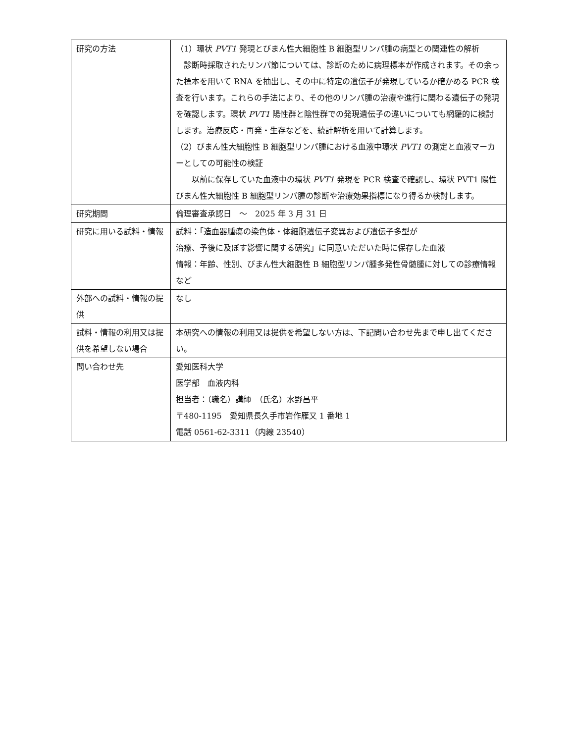| 研究の方法 | （1）環状 PVT1 発現とびまん性大細胞性 B 細胞型リンパ腫の病型との関連性の解析 診断時採取されたリンパ節については、診断のために病理標本が作成されます。その余った標本を用いて RNA を抽出し、その中に特定の遺伝子が発現しているか確かめる PCR 検査を行います。これらの手法により、その他のリンパ腫の治療や進行に関わる遺伝子の発現を確認します。環状 PVT1 陽性群と陰性群での発現遺伝子の違いについても網羅的に検討します。治療反応・再発・生存などを、統計解析を用いて計算します。 （2）びまん性大細胞性 B 細胞型リンパ腫における血液中環状 PVT1 の測定と血液マーカーとしての可能性の検証 以前に保存していた血液中の環状 PVT1 発現を PCR 検査で確認し、環状 PVT1 陽性びまん性大細胞性 B 細胞型リンパ腫の診断や治療効果指標になり得るか検討します。 |
| 研究期間 | 倫理審査承認日 ～ 2025 年 3 月 31 日 |
| 研究に用いる試料・情報 | 試料：「造血器腫瘍の染色体・体細胞遺伝子変異および遺伝子多型が 治療、予後に及ぼす影響に関する研究」に同意いただいた時に保存した血液 情報：年齢、性別、びまん性大細胞性 B 細胞型リンパ腫多発性骨髄腫に対しての診療情報など |
| 外部への試料・情報の提供 | なし |
| 試料・情報の利用又は提供を希望しない場合 | 本研究への情報の利用又は提供を希望しない方は、下記問い合わせ先まで申し出てください。 |
| 問い合わせ先 | 愛知医科大学 医学部 血液内科 担当者：（職名）講師 （氏名）水野昌平 〒480-1195 愛知県長久手市岩作雁又 1 番地 1 電話 0561-62-3311（内線 23540） |